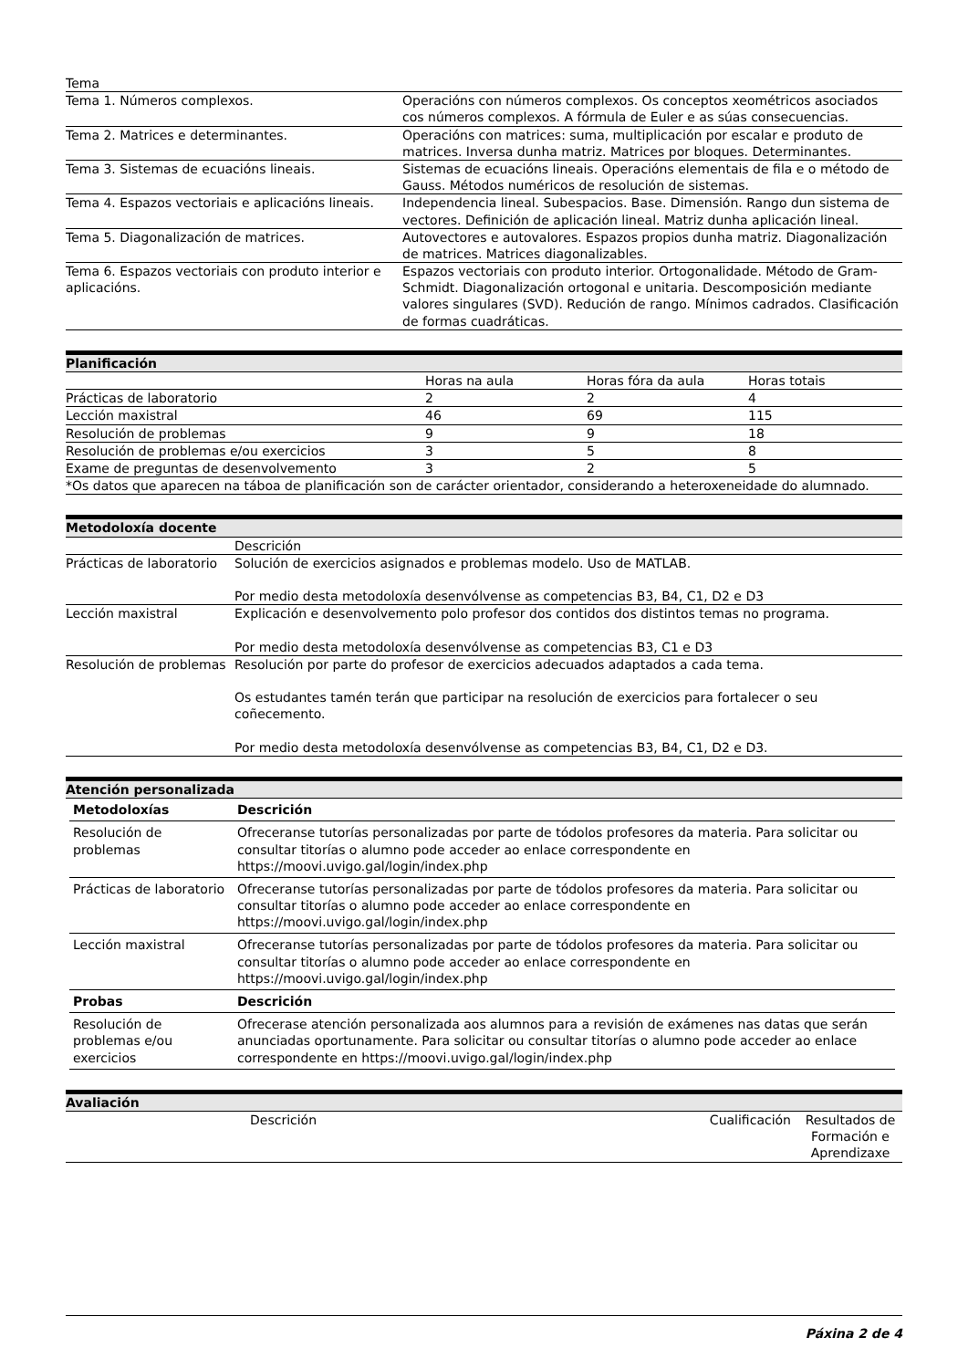| Tema | |
| Tema 1. Números complexos. | Operacións con números complexos. Os conceptos xeométricos asociados cos números complexos. A fórmula de Euler e as súas consecuencias. |
| Tema 2. Matrices e determinantes. | Operacións con matrices: suma, multiplicación por escalar e produto de matrices. Inversa dunha matriz. Matrices por bloques. Determinantes. |
| Tema 3. Sistemas de ecuacións lineais. | Sistemas de ecuacións lineais. Operacións elementais de fila e o método de Gauss. Métodos numéricos de resolución de sistemas. |
| Tema 4. Espazos vectoriais e aplicacións lineais. | Independencia lineal. Subespacios. Base. Dimensión. Rango dun sistema de vectores. Definición de aplicación lineal. Matriz dunha aplicación lineal. |
| Tema 5. Diagonalización de matrices. | Autovectores e autovalores. Espazos propios dunha matriz. Diagonalización de matrices. Matrices diagonalizables. |
| Tema 6. Espazos vectoriais con produto interior e aplicacións. | Espazos vectoriais con produto interior. Ortogonalidade. Método de Gram-Schmidt. Diagonalización ortogonal e unitaria. Descomposición mediante valores singulares (SVD). Redución de rango. Mínimos cadrados. Clasificación de formas cuadráticas. |
| Planificación | | | |
| | Horas na aula | Horas fóra da aula | Horas totais |
| Prácticas de laboratorio | 2 | 2 | 4 |
| Lección maxistral | 46 | 69 | 115 |
| Resolución de problemas | 9 | 9 | 18 |
| Resolución de problemas e/ou exercicios | 3 | 5 | 8 |
| Exame de preguntas de desenvolvemento | 3 | 2 | 5 |
| *Os datos que aparecen na táboa de planificación son de carácter orientador, considerando a heteroxeneidade do alumnado. | | | |
| Metodoloxía docente | |
| | Descrición |
| Prácticas de laboratorio | Solución de exercicios asignados e problemas modelo. Uso de MATLAB. Por medio desta metodoloxía desenvólvense as competencias B3, B4, C1, D2 e D3 |
| Lección maxistral | Explicación e desenvolvemento polo profesor dos contidos dos distintos temas no programa. Por medio desta metodoloxía desenvólvense as competencias B3, C1 e D3 |
| Resolución de problemas | Resolución por parte do profesor de exercicios adecuados adaptados a cada tema. Os estudantes tamén terán que participar na resolución de exercicios para fortalecer o seu coñecemento. Por medio desta metodoloxía desenvólvense as competencias B3, B4, C1, D2 e D3. |
| Atención personalizada |
| / Metodoloxías / Descrición / / --- / --- / / Resolución de problemas / Ofreceranse tutorías personalizadas por parte de tódolos profesores da materia. Para solicitar ou consultar titorías o alumno pode acceder ao enlace correspondente en https://moovi.uvigo.gal/login/index.php / / Prácticas de laboratorio / Ofreceranse tutorías personalizadas por parte de tódolos profesores da materia. Para solicitar ou consultar titorías o alumno pode acceder ao enlace correspondente en https://moovi.uvigo.gal/login/index.php / / Lección maxistral / Ofreceranse tutorías personalizadas por parte de tódolos profesores da materia. Para solicitar ou consultar titorías o alumno pode acceder ao enlace correspondente en https://moovi.uvigo.gal/login/index.php / / Probas / Descrición / / Resolución de problemas e/ou exercicios / Ofrecerase atención personalizada aos alumnos para a revisión de exámenes nas datas que serán anunciadas oportunamente. Para solicitar ou consultar titorías o alumno pode acceder ao enlace correspondente en https://moovi.uvigo.gal/login/index.php / |
| Avaliación | | | |
| | Descrición | Cualificación | Resultados de Formación e Aprendizaxe |
Páxina 2 de 4